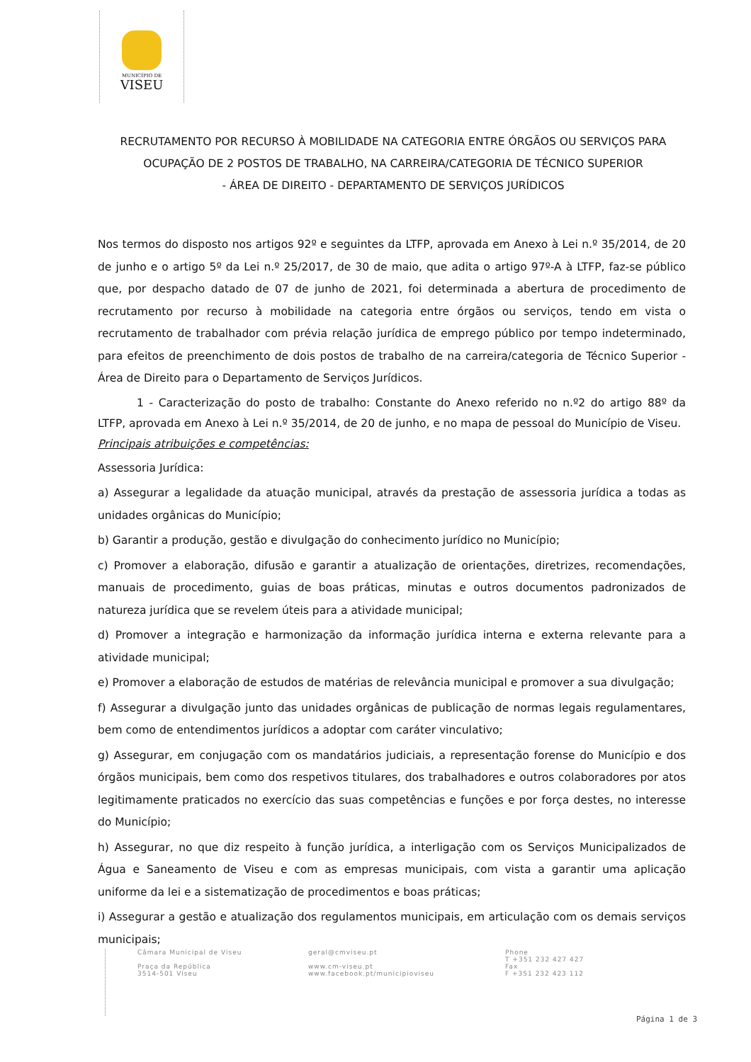MUNICÍPIO DE
VISEU
RECRUTAMENTO POR RECURSO À MOBILIDADE NA CATEGORIA ENTRE ÓRGÃOS OU SERVIÇOS PARA OCUPAÇÃO DE 2 POSTOS DE TRABALHO, NA CARREIRA/CATEGORIA DE TÉCNICO SUPERIOR
- ÁREA DE DIREITO - DEPARTAMENTO DE SERVIÇOS JURÍDICOS
Nos termos do disposto nos artigos 92º e seguintes da LTFP, aprovada em Anexo à Lei n.º 35/2014, de 20 de junho e o artigo 5º da Lei n.º 25/2017, de 30 de maio, que adita o artigo 97º-A à LTFP, faz-se público que, por despacho datado de 07 de junho de 2021, foi determinada a abertura de procedimento de recrutamento por recurso à mobilidade na categoria entre órgãos ou serviços, tendo em vista o recrutamento de trabalhador com prévia relação jurídica de emprego público por tempo indeterminado, para efeitos de preenchimento de dois postos de trabalho de na carreira/categoria de Técnico Superior - Área de Direito para o Departamento de Serviços Jurídicos.
1 - Caracterização do posto de trabalho: Constante do Anexo referido no n.º2 do artigo 88º da LTFP, aprovada em Anexo à Lei n.º 35/2014, de 20 de junho, e no mapa de pessoal do Município de Viseu.
Principais atribuições e competências:
Assessoria Jurídica:
a) Assegurar a legalidade da atuação municipal, através da prestação de assessoria jurídica a todas as unidades orgânicas do Município;
b) Garantir a produção, gestão e divulgação do conhecimento jurídico no Município;
c) Promover a elaboração, difusão e garantir a atualização de orientações, diretrizes, recomendações, manuais de procedimento, guias de boas práticas, minutas e outros documentos padronizados de natureza jurídica que se revelem úteis para a atividade municipal;
d) Promover a integração e harmonização da informação jurídica interna e externa relevante para a atividade municipal;
e) Promover a elaboração de estudos de matérias de relevância municipal e promover a sua divulgação;
f) Assegurar a divulgação junto das unidades orgânicas de publicação de normas legais regulamentares, bem como de entendimentos jurídicos a adoptar com caráter vinculativo;
g) Assegurar, em conjugação com os mandatários judiciais, a representação forense do Município e dos órgãos municipais, bem como dos respetivos titulares, dos trabalhadores e outros colaboradores por atos legitimamente praticados no exercício das suas competências e funções e por força destes, no interesse do Município;
h) Assegurar, no que diz respeito à função jurídica, a interligação com os Serviços Municipalizados de Água e Saneamento de Viseu e com as empresas municipais, com vista a garantir uma aplicação uniforme da lei e a sistematização de procedimentos e boas práticas;
i) Assegurar a gestão e atualização dos regulamentos municipais, em articulação com os demais serviços municipais;
Câmara Municipal de Viseu
Praça da República
3514-501 Viseu
geral@cmviseu.pt
www.cm-viseu.pt
www.facebook.pt/municipioviseu
Phone
T +351 232 427 427
Fax
F +351 232 423 112
Página 1 de 3